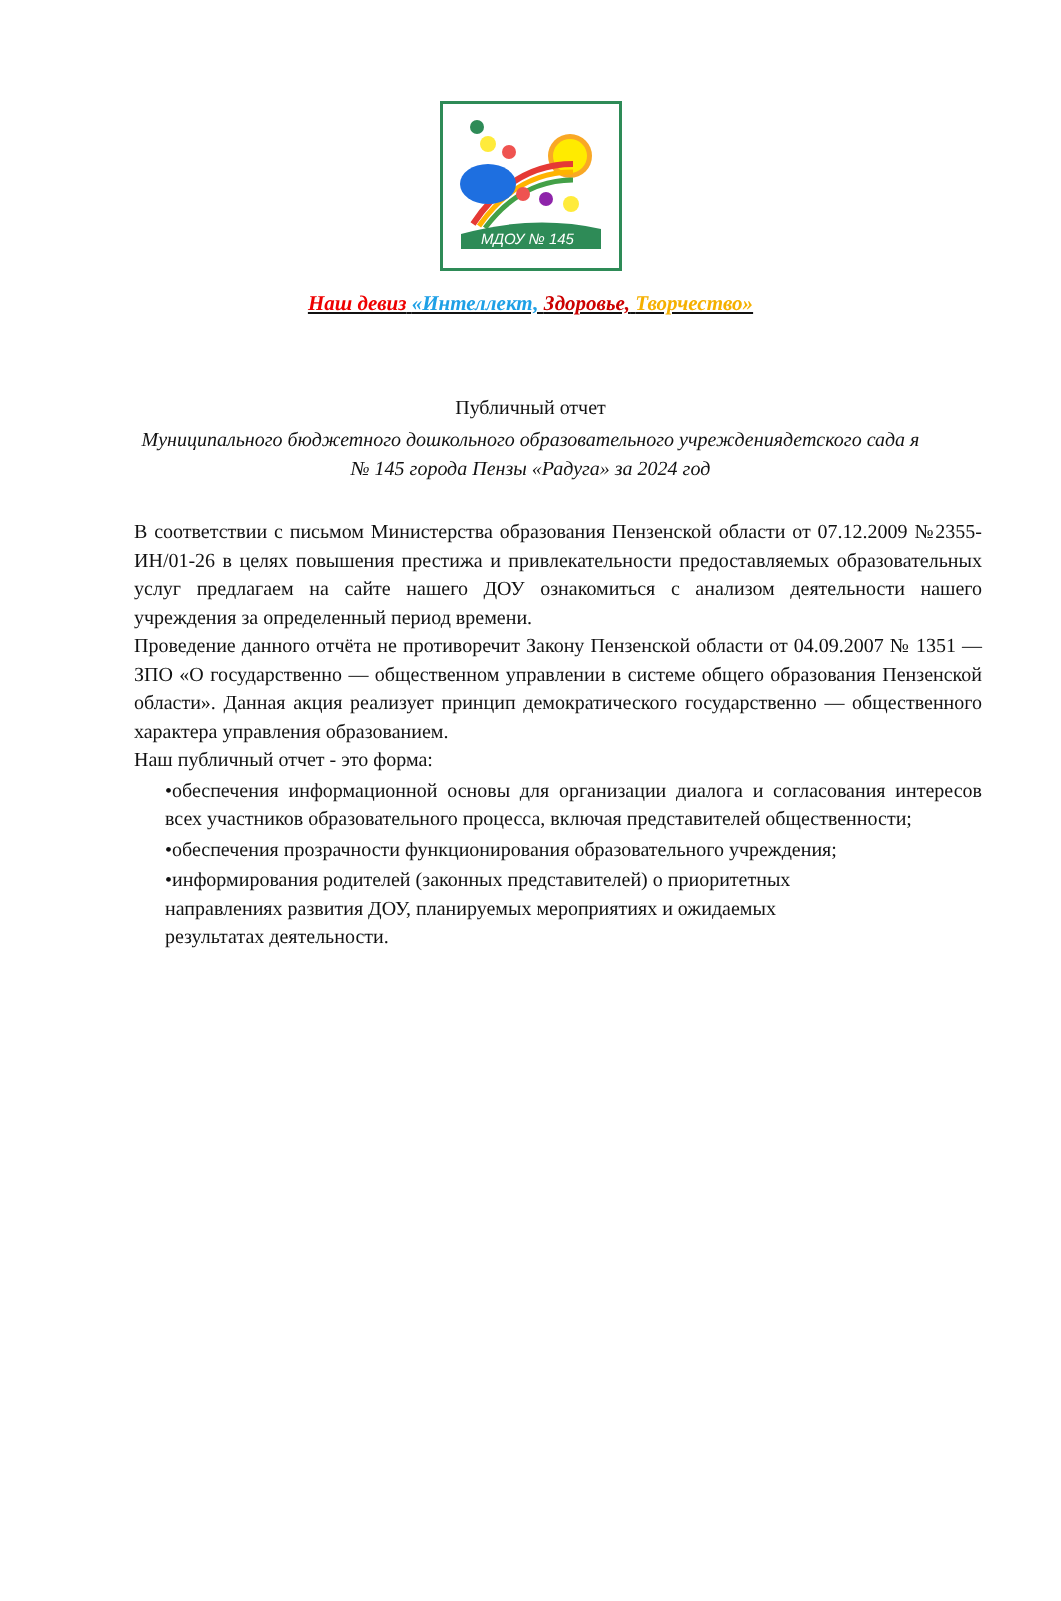МДОУ № 145
Наш девиз «Интеллект, Здоровье, Творчество»
Публичный отчет
Муниципального бюджетного дошкольного образовательного учреждениядетского сада я № 145 города Пензы «Радуга» за 2024 год
В соответствии с письмом Министерства образования Пензенской области от 07.12.2009 №2355-ИН/01-26 в целях повышения престижа и привлекательности предоставляемых образовательных услуг предлагаем на сайте нашего ДОУ ознакомиться с анализом деятельности нашего учреждения за определенный период времени.
Проведение данного отчёта не противоречит Закону Пензенской области от 04.09.2007 № 1351 — ЗПО «О государственно — общественном управлении в системе общего образования Пензенской области». Данная акция реализует принцип демократического государственно — общественного характера управления образованием.
Наш публичный отчет - это форма:
•обеспечения информационной основы для организации диалога и согласования интересов всех участников образовательного процесса, включая представителей общественности;
•обеспечения прозрачности функционирования образовательного учреждения;
•информирования родителей (законных представителей) о приоритетных
направлениях развития ДОУ, планируемых мероприятиях и ожидаемых
результатах деятельности.